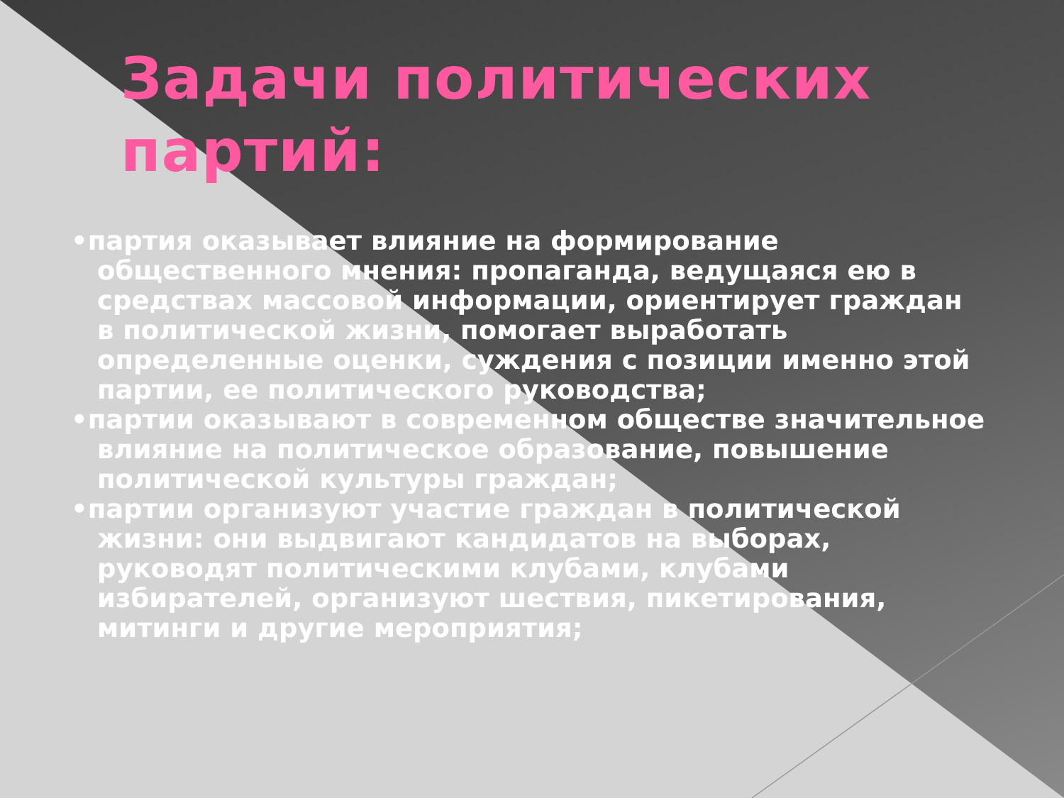Задачи политических партий:
•партия оказывает влияние на формирование общественного мнения: пропаганда, ведущаяся ею в средствах массовой информации, ориентирует граждан в политической жизни, помогает выработать определенные оценки, суждения с позиции именно этой партии, ее политического руководства;
•партии оказывают в современном обществе значительное влияние на политическое образование, повышение политической культуры граждан;
•партии организуют участие граждан в политической жизни: они выдвигают кандидатов на выборах, руководят политическими клубами, клубами избирателей, организуют шествия, пикетирования, митинги и другие мероприятия;